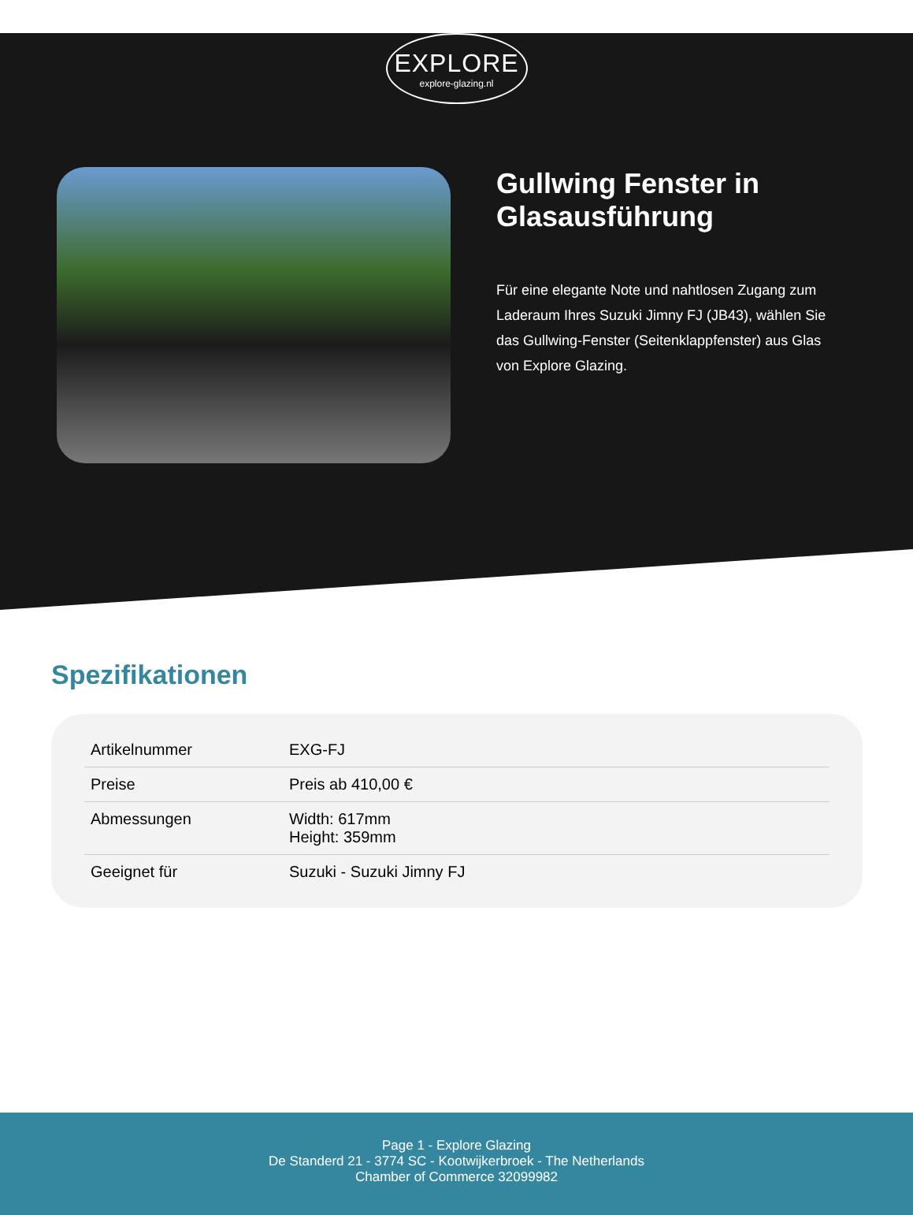EXPLORE
explore-glazing.nl
Gullwing Fenster in Glasausführung
Für eine elegante Note und nahtlosen Zugang zum Laderaum Ihres Suzuki Jimny FJ (JB43), wählen Sie das Gullwing-Fenster (Seitenklappfenster) aus Glas von Explore Glazing.
Spezifikationen
| Artikelnummer | EXG-FJ |
| Preise | Preis ab 410,00 € |
| Abmessungen | Width: 617mm Height: 359mm |
| Geeignet für | Suzuki - Suzuki Jimny FJ |
Page 1 - Explore Glazing
De Standerd 21 - 3774 SC - Kootwijkerbroek - The Netherlands
Chamber of Commerce 32099982